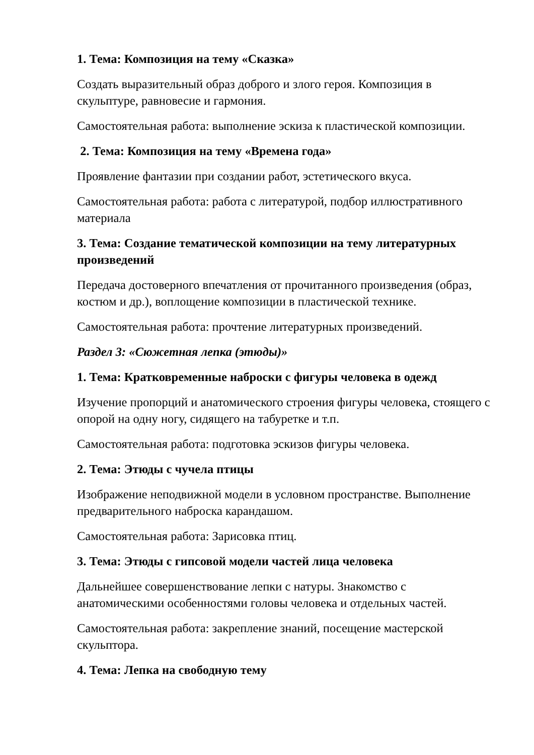1. Тема: Композиция на тему «Сказка»
Создать выразительный образ доброго и злого героя. Композиция в скульптуре, равновесие и гармония.
Самостоятельная работа: выполнение эскиза к пластической композиции.
2. Тема: Композиция на тему «Времена года»
Проявление фантазии при создании работ, эстетического вкуса.
Самостоятельная работа: работа с литературой, подбор иллюстративного материала
3. Тема: Создание тематической композиции на тему литературных произведений
Передача достоверного впечатления от прочитанного произведения (образ, костюм и др.), воплощение композиции в пластической технике.
Самостоятельная работа: прочтение литературных произведений.
Раздел 3: «Сюжетная лепка (этюды)»
1. Тема: Кратковременные наброски с фигуры человека в одежд
Изучение пропорций и анатомического строения фигуры человека, стоящего с опорой на одну ногу, сидящего на табуретке и т.п.
Самостоятельная работа: подготовка эскизов фигуры человека.
2. Тема: Этюды с чучела птицы
Изображение неподвижной модели в условном пространстве. Выполнение предварительного наброска карандашом.
Самостоятельная работа: Зарисовка птиц.
3. Тема: Этюды с гипсовой модели частей лица человека
Дальнейшее совершенствование лепки с натуры. Знакомство с анатомическими особенностями головы человека и отдельных частей.
Самостоятельная работа: закрепление знаний, посещение мастерской скульптора.
4. Тема: Лепка на свободную тему